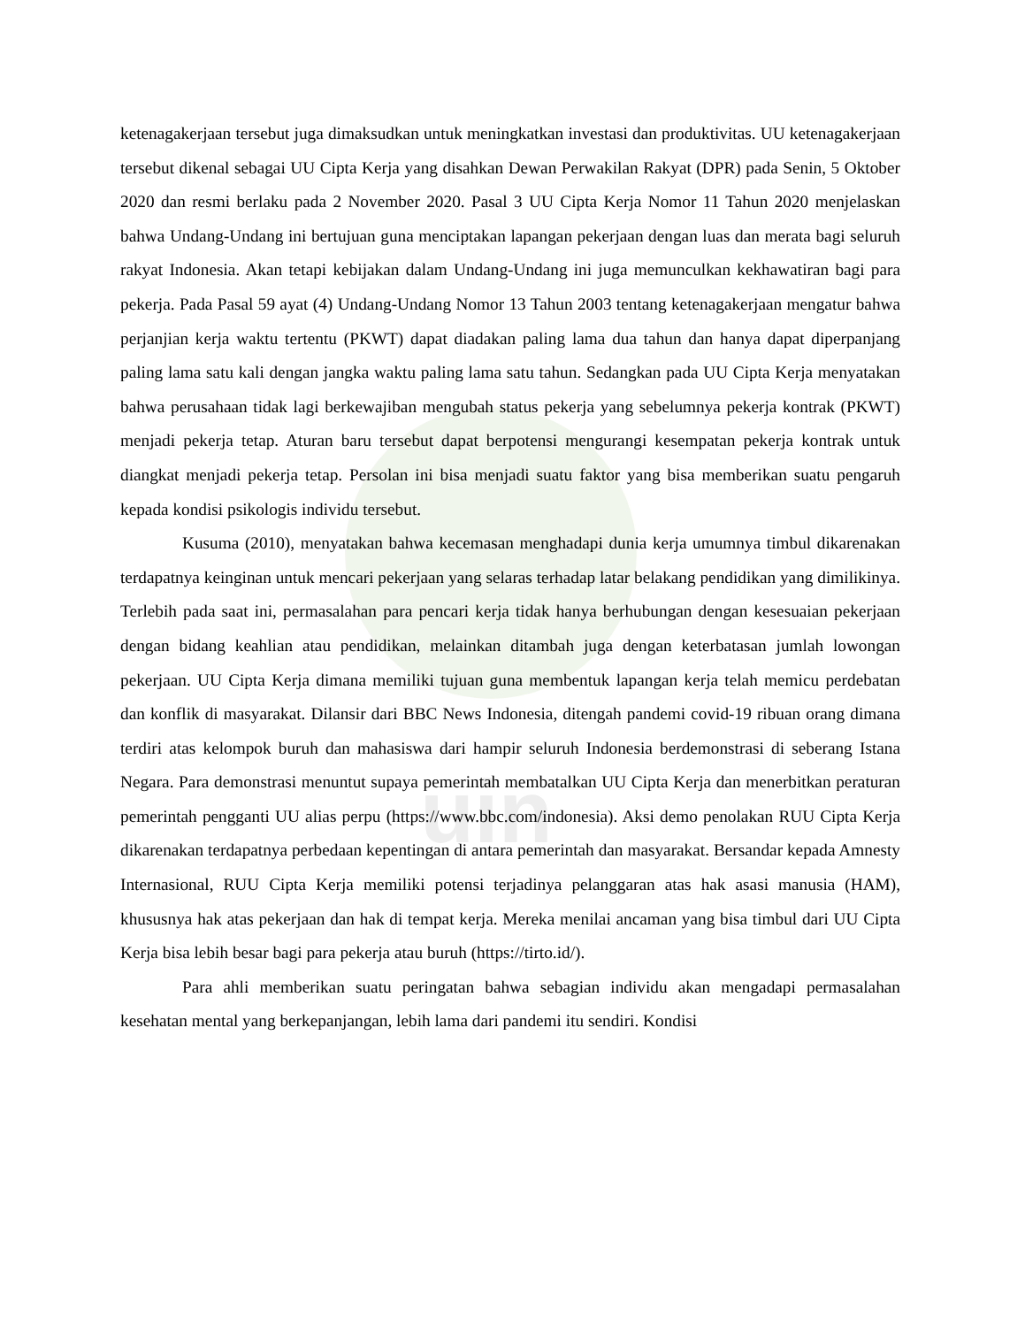uin
ketenagakerjaan tersebut juga dimaksudkan untuk meningkatkan investasi dan produktivitas. UU ketenagakerjaan tersebut dikenal sebagai UU Cipta Kerja yang disahkan Dewan Perwakilan Rakyat (DPR) pada Senin, 5 Oktober 2020 dan resmi berlaku pada 2 November 2020. Pasal 3 UU Cipta Kerja Nomor 11 Tahun 2020 menjelaskan bahwa Undang-Undang ini bertujuan guna menciptakan lapangan pekerjaan dengan luas dan merata bagi seluruh rakyat Indonesia. Akan tetapi kebijakan dalam Undang-Undang ini juga memunculkan kekhawatiran bagi para pekerja. Pada Pasal 59 ayat (4) Undang-Undang Nomor 13 Tahun 2003 tentang ketenagakerjaan mengatur bahwa perjanjian kerja waktu tertentu (PKWT) dapat diadakan paling lama dua tahun dan hanya dapat diperpanjang paling lama satu kali dengan jangka waktu paling lama satu tahun. Sedangkan pada UU Cipta Kerja menyatakan bahwa perusahaan tidak lagi berkewajiban mengubah status pekerja yang sebelumnya pekerja kontrak (PKWT) menjadi pekerja tetap. Aturan baru tersebut dapat berpotensi mengurangi kesempatan pekerja kontrak untuk diangkat menjadi pekerja tetap. Persolan ini bisa menjadi suatu faktor yang bisa memberikan suatu pengaruh kepada kondisi psikologis individu tersebut.
Kusuma (2010), menyatakan bahwa kecemasan menghadapi dunia kerja umumnya timbul dikarenakan terdapatnya keinginan untuk mencari pekerjaan yang selaras terhadap latar belakang pendidikan yang dimilikinya. Terlebih pada saat ini, permasalahan para pencari kerja tidak hanya berhubungan dengan kesesuaian pekerjaan dengan bidang keahlian atau pendidikan, melainkan ditambah juga dengan keterbatasan jumlah lowongan pekerjaan. UU Cipta Kerja dimana memiliki tujuan guna membentuk lapangan kerja telah memicu perdebatan dan konflik di masyarakat. Dilansir dari BBC News Indonesia, ditengah pandemi covid-19 ribuan orang dimana terdiri atas kelompok buruh dan mahasiswa dari hampir seluruh Indonesia berdemonstrasi di seberang Istana Negara. Para demonstrasi menuntut supaya pemerintah membatalkan UU Cipta Kerja dan menerbitkan peraturan pemerintah pengganti UU alias perpu (https://www.bbc.com/indonesia). Aksi demo penolakan RUU Cipta Kerja dikarenakan terdapatnya perbedaan kepentingan di antara pemerintah dan masyarakat. Bersandar kepada Amnesty Internasional, RUU Cipta Kerja memiliki potensi terjadinya pelanggaran atas hak asasi manusia (HAM), khususnya hak atas pekerjaan dan hak di tempat kerja. Mereka menilai ancaman yang bisa timbul dari UU Cipta Kerja bisa lebih besar bagi para pekerja atau buruh (https://tirto.id/).
Para ahli memberikan suatu peringatan bahwa sebagian individu akan mengadapi permasalahan kesehatan mental yang berkepanjangan, lebih lama dari pandemi itu sendiri. Kondisi